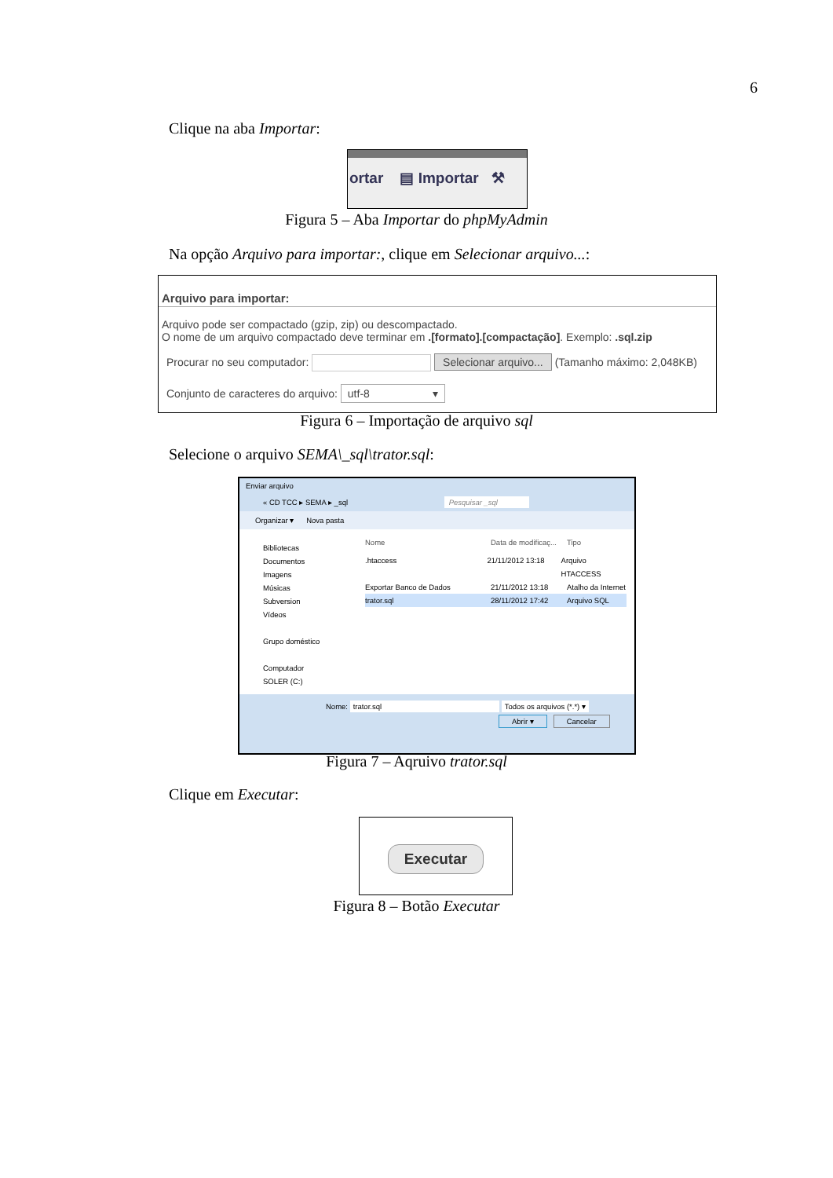6
Clique na aba Importar:
ortar ▤ Importar ⚒
Figura 5 – Aba Importar do phpMyAdmin
Na opção Arquivo para importar:, clique em Selecionar arquivo...:
Arquivo para importar:
Arquivo pode ser compactado (gzip, zip) ou descompactado.
O nome de um arquivo compactado deve terminar em .[formato].[compactação]. Exemplo: .sql.zip
Procurar no seu computador: Selecionar arquivo... (Tamanho máximo: 2,048KB)
Conjunto de caracteres do arquivo: utf-8 ▾
Figura 6 – Importação de arquivo sql
Selecione o arquivo SEMA\_sql\trator.sql:
Enviar arquivo
« CD TCC ▸ SEMA ▸ _sql Pesquisar _sql
Organizar ▾ Nova pasta
Bibliotecas
Documentos
Imagens
Músicas
Subversion
Vídeos
Grupo doméstico
Computador
SOLER (C:)
Nome Data de modificaç... Tipo
.htaccess 21/11/2012 13:18 Arquivo HTACCESS
Exportar Banco de Dados 21/11/2012 13:18 Atalho da Internet
trator.sql 28/11/2012 17:42 Arquivo SQL
Nome: trator.sql Todos os arquivos (*.*) ▾
Abrir ▾ Cancelar
Figura 7 – Aqruivo trator.sql
Clique em Executar:
Executar
Figura 8 – Botão Executar